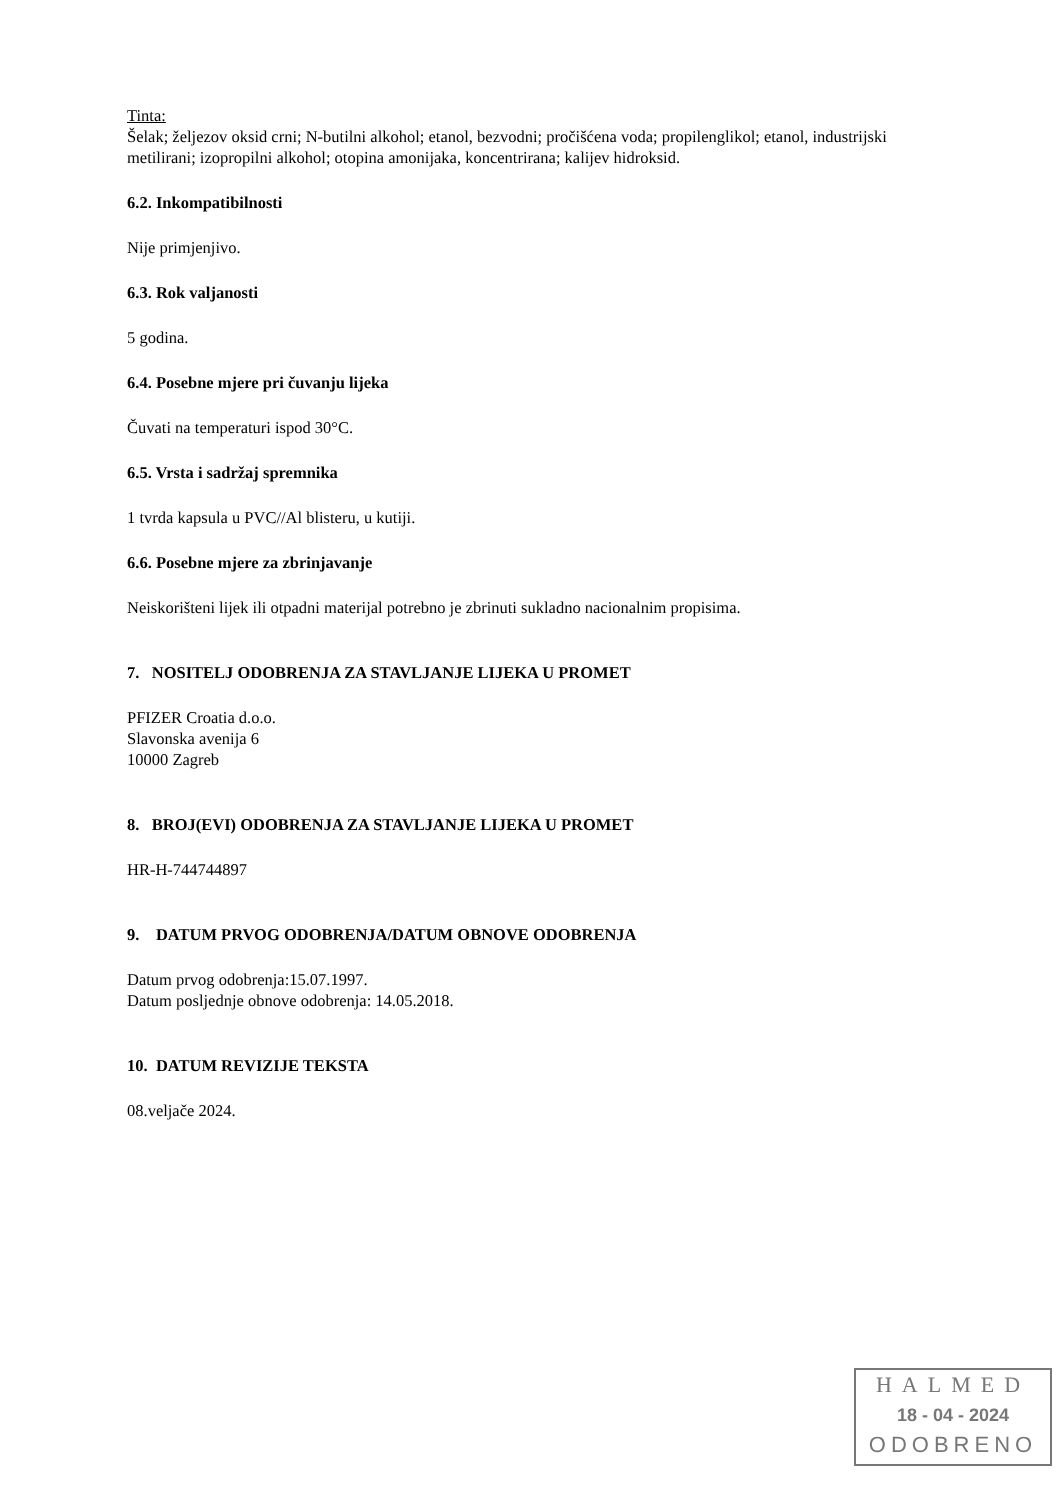Tinta:
Šelak; željezov oksid crni; N-butilni alkohol; etanol, bezvodni; pročišćena voda; propilenglikol; etanol, industrijski metilirani; izopropilni alkohol; otopina amonijaka, koncentrirana; kalijev hidroksid.
6.2. Inkompatibilnosti
Nije primjenjivo.
6.3. Rok valjanosti
5 godina.
6.4. Posebne mjere pri čuvanju lijeka
Čuvati na temperaturi ispod 30°C.
6.5. Vrsta i sadržaj spremnika
1 tvrda kapsula u PVC//Al blisteru, u kutiji.
6.6. Posebne mjere za zbrinjavanje
Neiskorišteni lijek ili otpadni materijal potrebno je zbrinuti sukladno nacionalnim propisima.
7. NOSITELJ ODOBRENJA ZA STAVLJANJE LIJEKA U PROMET
PFIZER Croatia d.o.o.
Slavonska avenija 6
10000 Zagreb
8. BROJ(EVI) ODOBRENJA ZA STAVLJANJE LIJEKA U PROMET
HR-H-744744897
9. DATUM PRVOG ODOBRENJA/DATUM OBNOVE ODOBRENJA
Datum prvog odobrenja:15.07.1997.
Datum posljednje obnove odobrenja: 14.05.2018.
10. DATUM REVIZIJE TEKSTA
08.veljače 2024.
HALMED
18 - 04 - 2024
ODOBRENO